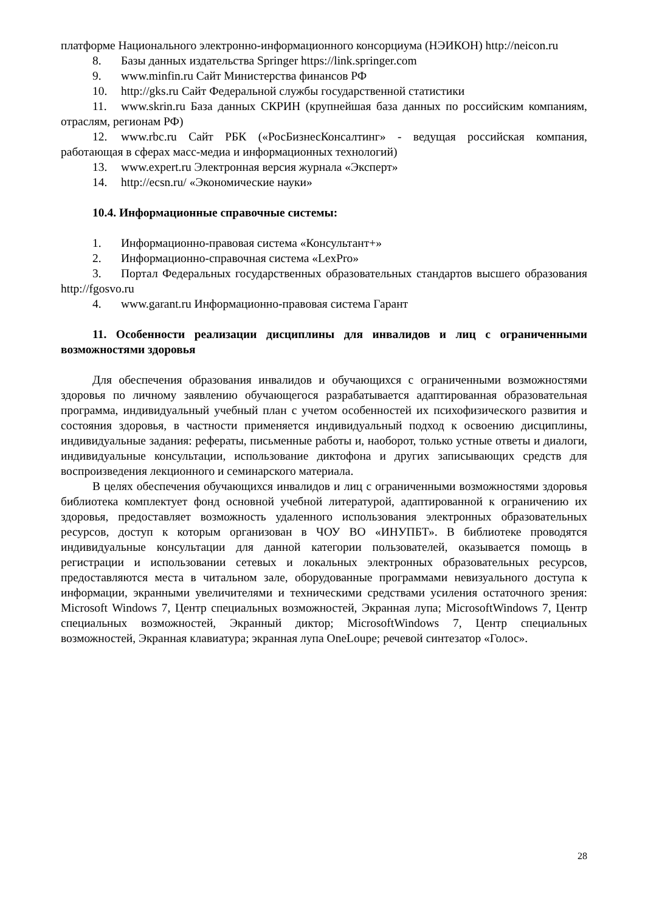платформе Национального электронно-информационного консорциума (НЭИКОН) http://neicon.ru
8. Базы данных издательства Springer https://link.springer.com
9. www.minfin.ru Сайт Министерства финансов РФ
10. http://gks.ru Сайт Федеральной службы государственной статистики
11. www.skrin.ru База данных СКРИН (крупнейшая база данных по российским компаниям, отраслям, регионам РФ)
12. www.rbc.ru Сайт РБК («РосБизнесКонсалтинг» - ведущая российская компания, работающая в сферах масс-медиа и информационных технологий)
13. www.expert.ru Электронная версия журнала «Эксперт»
14. http://ecsn.ru/ «Экономические науки»
10.4. Информационные справочные системы:
1. Информационно-правовая система «Консультант+»
2. Информационно-справочная система «LexPro»
3. Портал Федеральных государственных образовательных стандартов высшего образования http://fgosvo.ru
4. www.garant.ru Информационно-правовая система Гарант
11. Особенности реализации дисциплины для инвалидов и лиц с ограниченными возможностями здоровья
Для обеспечения образования инвалидов и обучающихся с ограниченными возможностями здоровья по личному заявлению обучающегося разрабатывается адаптированная образовательная программа, индивидуальный учебный план с учетом особенностей их психофизического развития и состояния здоровья, в частности применяется индивидуальный подход к освоению дисциплины, индивидуальные задания: рефераты, письменные работы и, наоборот, только устные ответы и диалоги, индивидуальные консультации, использование диктофона и других записывающих средств для воспроизведения лекционного и семинарского материала.
В целях обеспечения обучающихся инвалидов и лиц с ограниченными возможностями здоровья библиотека комплектует фонд основной учебной литературой, адаптированной к ограничению их здоровья, предоставляет возможность удаленного использования электронных образовательных ресурсов, доступ к которым организован в ЧОУ ВО «ИНУПБТ». В библиотеке проводятся индивидуальные консультации для данной категории пользователей, оказывается помощь в регистрации и использовании сетевых и локальных электронных образовательных ресурсов, предоставляются места в читальном зале, оборудованные программами невизуального доступа к информации, экранными увеличителями и техническими средствами усиления остаточного зрения: Microsoft Windows 7, Центр специальных возможностей, Экранная лупа; MicrosoftWindows 7, Центр специальных возможностей, Экранный диктор; MicrosoftWindows 7, Центр специальных возможностей, Экранная клавиатура; экранная лупа OneLoupe; речевой синтезатор «Голос».
28